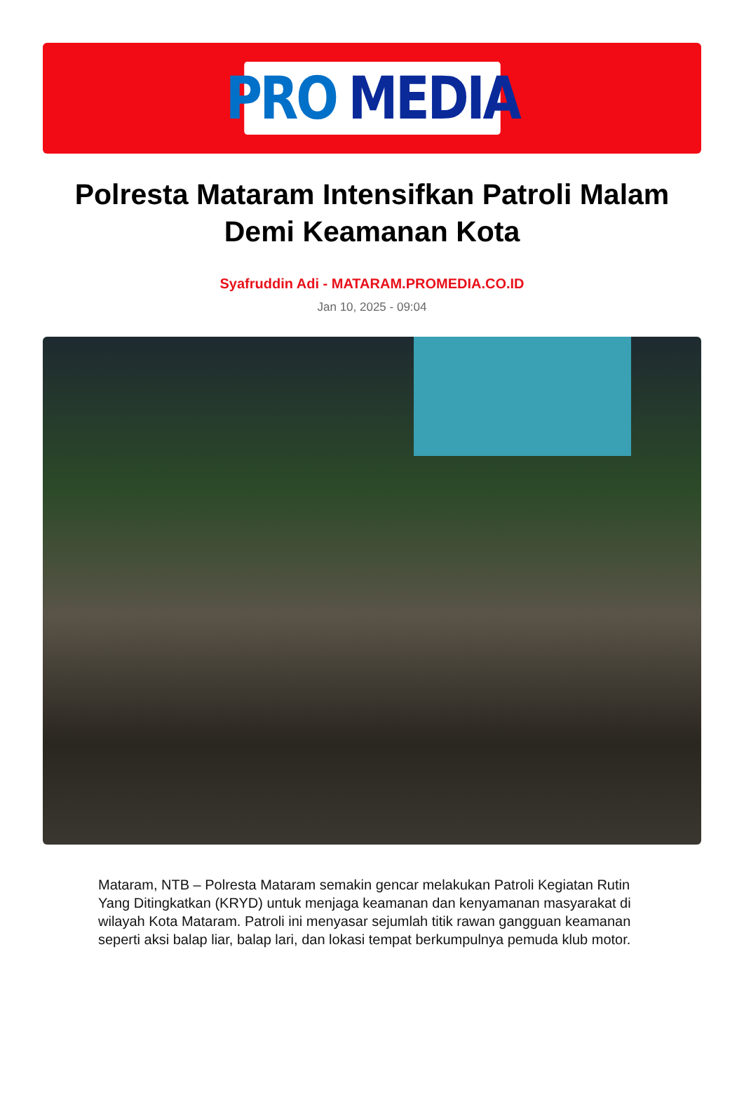PRO MEDIA
Polresta Mataram Intensifkan Patroli Malam Demi Keamanan Kota
Syafruddin Adi - MATARAM.PROMEDIA.CO.ID
Jan 10, 2025 - 09:04
Mataram, NTB – Polresta Mataram semakin gencar melakukan Patroli Kegiatan Rutin Yang Ditingkatkan (KRYD) untuk menjaga keamanan dan kenyamanan masyarakat di wilayah Kota Mataram. Patroli ini menyasar sejumlah titik rawan gangguan keamanan seperti aksi balap liar, balap lari, dan lokasi tempat berkumpulnya pemuda klub motor.